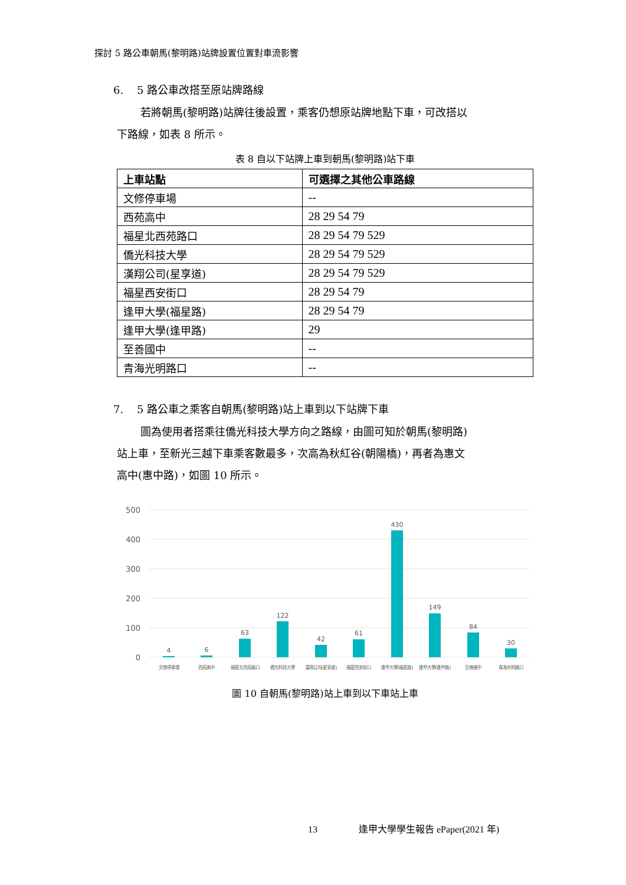探討 5 路公車朝馬(黎明路)站牌設置位置對車流影響
6. 5 路公車改搭至原站牌路線
若將朝馬(黎明路)站牌往後設置，乘客仍想原站牌地點下車，可改搭以
下路線，如表 8 所示。
表 8 自以下站牌上車到朝馬(黎明路)站下車
| 上車站點 | 可選擇之其他公車路線 |
| --- | --- |
| 文修停車場 | -- |
| 西苑高中 | 28 29 54 79 |
| 福星北西苑路口 | 28 29 54 79 529 |
| 僑光科技大學 | 28 29 54 79 529 |
| 漢翔公司(星享道) | 28 29 54 79 529 |
| 福星西安街口 | 28 29 54 79 |
| 逢甲大學(福星路) | 28 29 54 79 |
| 逢甲大學(逢甲路) | 29 |
| 至善國中 | -- |
| 青海光明路口 | -- |
7. 5 路公車之乘客自朝馬(黎明路)站上車到以下站牌下車
圖為使用者搭乘往僑光科技大學方向之路線，由圖可知於朝馬(黎明路)
站上車，至新光三越下車乘客數最多，次高為秋紅谷(朝陽橋)，再者為惠文
高中(惠中路)，如圖 10 所示。
500
400
300
200
100
0
4
6
63
122
42
61
430
149
84
30
文修停車場
西苑高中
福星北西苑路口
僑光科技大學
漢翔公司(星享道)
福星西安街口
逢甲大學(福星路)
逢甲大學(逢甲路)
至善國中
青海光明路口
圖 10 自朝馬(黎明路)站上車到以下車站上車
13 逢甲大學學生報告 ePaper(2021 年)